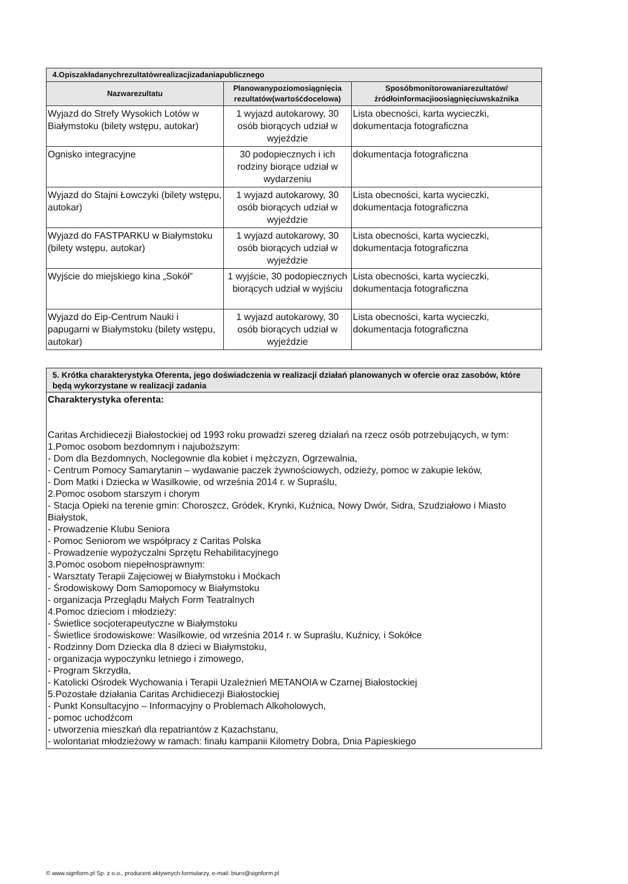| 4.Opiszakładanychrezultatówrealizacjizadaniapublicznego | | |
| --- | --- | --- |
| Nazwarezultatu | Planowanypoziomosiągnięcia rezultatów(wartośćdocelowa) | Sposóbmonitorowaniarezultatów/źródłoinformacjioosiągnięciuwskaźnika |
| Wyjazd do Strefy Wysokich Lotów w Białymstoku (bilety wstępu, autokar) | 1 wyjazd autokarowy, 30 osób biorących udział w wyjeździe | Lista obecności, karta wycieczki, dokumentacja fotograficzna |
| Ognisko integracyjne | 30 podopiecznych i ich rodziny biorące udział w wydarzeniu | dokumentacja fotograficzna |
| Wyjazd do Stajni Łowczyki (bilety wstępu, autokar) | 1 wyjazd autokarowy, 30 osób biorących udział w wyjeździe | Lista obecności, karta wycieczki, dokumentacja fotograficzna |
| Wyjazd do FASTPARKU w Białymstoku (bilety wstępu, autokar) | 1 wyjazd autokarowy, 30 osób biorących udział w wyjeździe | Lista obecności, karta wycieczki, dokumentacja fotograficzna |
| Wyjście do miejskiego kina „Sokół” | 1 wyjście, 30 podopiecznych biorących udział w wyjściu | Lista obecności, karta wycieczki, dokumentacja fotograficzna |
| Wyjazd do Eip-Centrum Nauki i papugarni w Białymstoku (bilety wstępu, autokar) | 1 wyjazd autokarowy, 30 osób biorących udział w wyjeździe | Lista obecności, karta wycieczki, dokumentacja fotograficzna |
| 5. Krótka charakterystyka Oferenta, jego doświadczenia w realizacji działań planowanych w ofercie oraz zasobów, które będą wykorzystane w realizacji zadania |
| --- |
| Charakterystyka oferenta: Caritas Archidiecezji Białostockiej od 1993 roku prowadzi szereg działań na rzecz osób potrzebujących, w tym: 1.Pomoc osobom bezdomnym i najuboższym: - Dom dla Bezdomnych, Noclegownie dla kobiet i mężczyzn, Ogrzewalnia, - Centrum Pomocy Samarytanin – wydawanie paczek żywnościowych, odzieży, pomoc w zakupie leków, - Dom Matki i Dziecka w Wasilkowie, od września 2014 r. w Supraślu, 2.Pomoc osobom starszym i chorym - Stacja Opieki na terenie gmin: Choroszcz, Gródek, Krynki, Kuźnica, Nowy Dwór, Sidra, Szudziałowo i Miasto Białystok, - Prowadzenie Klubu Seniora - Pomoc Seniorom we współpracy z Caritas Polska - Prowadzenie wypożyczalni Sprzętu Rehabilitacyjnego 3.Pomoc osobom niepełnosprawnym: - Warsztaty Terapii Zajęciowej w Białymstoku i Moćkach - Środowiskowy Dom Samopomocy w Białymstoku - organizacja Przeglądu Małych Form Teatralnych 4.Pomoc dzieciom i młodzieży: - Świetlice socjoterapeutyczne w Białymstoku - Świetlice środowiskowe: Wasilkowie, od września 2014 r. w Supraślu, Kuźnicy, i Sokółce - Rodzinny Dom Dziecka dla 8 dzieci w Białymstoku, - organizacja wypoczynku letniego i zimowego, - Program Skrzydła, - Katolicki Ośrodek Wychowania i Terapii Uzależnień METANOIA w Czarnej Białostockiej 5.Pozostałe działania Caritas Archidiecezji Białostockiej - Punkt Konsultacyjno – Informacyjny o Problemach Alkoholowych, - pomoc uchodźcom - utworzenia mieszkań dla repatriantów z Kazachstanu, - wolontariat młodzieżowy w ramach: finału kampanii Kilometry Dobra, Dnia Papieskiego |
© www.signform.pl Sp. z o.o., producent aktywnych formularzy, e-mail: biuro@signform.pl